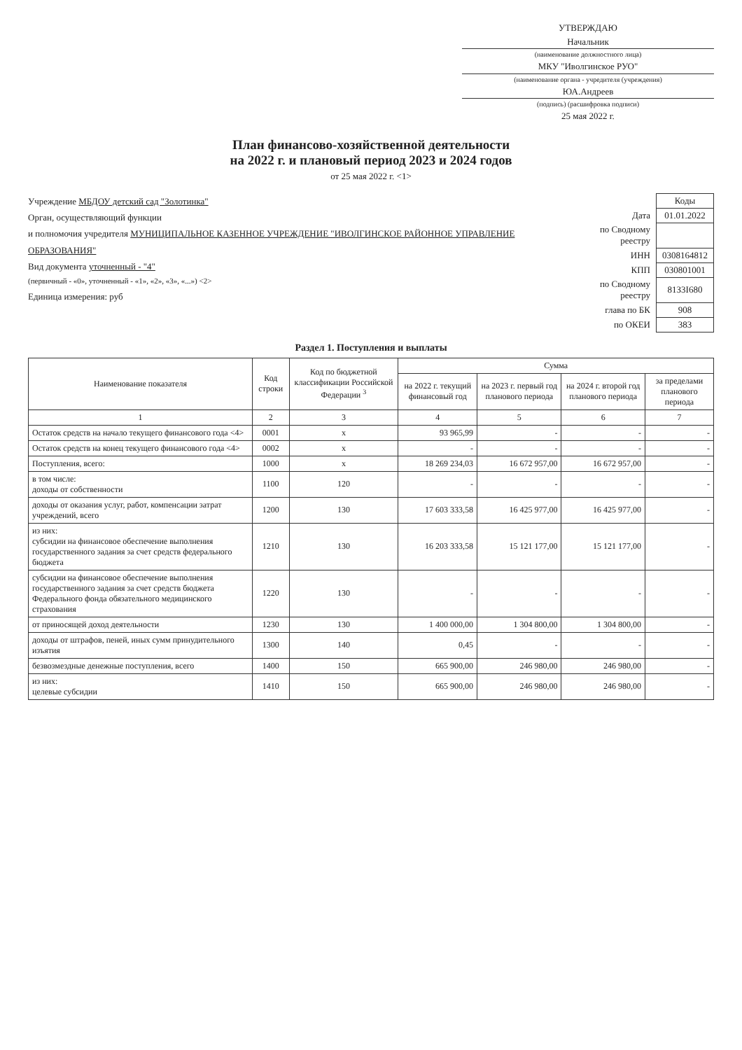УТВЕРЖДАЮ
Начальник
(наименование должностного лица)
МКУ "Иволгинское РУО"
(наименование органа - учредителя (учреждения)
ЮА.Андреев
(подпись) (расшифровка подписи)
25 мая 2022 г.
План финансово-хозяйственной деятельности
на 2022 г. и плановый период 2023 и 2024 годов
от 25 мая 2022 г. <1>
Учреждение МБДОУ детский сад "Золотинка"
Орган, осуществляющий функции
и полномочия учредителя МУНИЦИПАЛЬНОЕ КАЗЕННОЕ УЧРЕЖДЕНИЕ "ИВОЛГИНСКОЕ РАЙОННОЕ УПРАВЛЕНИЕ ОБРАЗОВАНИЯ"
Вид документа уточненный - "4"
(первичный - «0», уточненный - «1», «2», «3», «...») <2>
Единица измерения: руб
| | Коды |
| Дата | 01.01.2022 |
| по Сводному реестру | |
| ИНН | 0308164812 |
| КПП | 030801001 |
| по Сводному реестру | 81З3I680 |
| глава по БК | 908 |
| по ОКЕИ | 383 |
Раздел 1. Поступления и выплаты
| Наименование показателя | Код строки | Код по бюджетной классификации Российской Федерации <sup>3</sup> | Сумма | | | |
| --- | --- | --- | --- | --- | --- | --- |
| | | | на 2022 г. текущий финансовый год | на 2023 г. первый год планового периода | на 2024 г. второй год планового периода | за пределами планового периода |
| 1 | 2 | 3 | 4 | 5 | 6 | 7 |
| Остаток средств на начало текущего финансового года <4> | 0001 | x | 93 965,99 | - | - | - |
| Остаток средств на конец текущего финансового года <4> | 0002 | x | - | - | - | - |
| Поступления, всего: | 1000 | x | 18 269 234,03 | 16 672 957,00 | 16 672 957,00 | - |
| в том числе: доходы от собственности | 1100 | 120 | - | - | - | - |
| доходы от оказания услуг, работ, компенсации затрат учреждений, всего | 1200 | 130 | 17 603 333,58 | 16 425 977,00 | 16 425 977,00 | - |
| из них: субсидии на финансовое обеспечение выполнения государственного задания за счет средств федерального бюджета | 1210 | 130 | 16 203 333,58 | 15 121 177,00 | 15 121 177,00 | - |
| субсидии на финансовое обеспечение выполнения государственного задания за счет средств бюджета Федерального фонда обязательного медицинского страхования | 1220 | 130 | - | - | - | - |
| от приносящей доход деятельности | 1230 | 130 | 1 400 000,00 | 1 304 800,00 | 1 304 800,00 | - |
| доходы от штрафов, пеней, иных сумм принудительного изъятия | 1300 | 140 | 0,45 | - | - | - |
| безвозмездные денежные поступления, всего | 1400 | 150 | 665 900,00 | 246 980,00 | 246 980,00 | - |
| из них: целевые субсидии | 1410 | 150 | 665 900,00 | 246 980,00 | 246 980,00 | - |